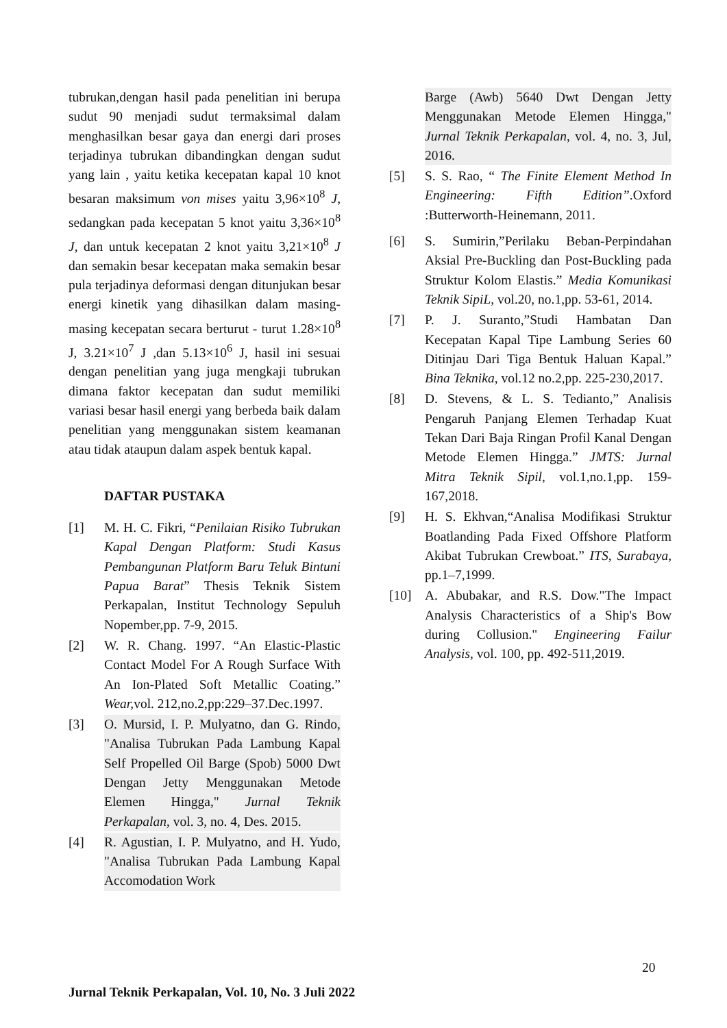tubrukan,dengan hasil pada penelitian ini berupa sudut 90 menjadi sudut termaksimal dalam menghasilkan besar gaya dan energi dari proses terjadinya tubrukan dibandingkan dengan sudut yang lain , yaitu ketika kecepatan kapal 10 knot besaran maksimum von mises yaitu 3,96×10<sup>8</sup> J, sedangkan pada kecepatan 5 knot yaitu 3,36×10<sup>8</sup> J, dan untuk kecepatan 2 knot yaitu 3,21×10<sup>8</sup> J dan semakin besar kecepatan maka semakin besar pula terjadinya deformasi dengan ditunjukan besar energi kinetik yang dihasilkan dalam masing-masing kecepatan secara berturut - turut 1.28×10<sup>8</sup> J, 3.21×10<sup>7</sup> J ,dan 5.13×10<sup>6</sup> J, hasil ini sesuai dengan penelitian yang juga mengkaji tubrukan dimana faktor kecepatan dan sudut memiliki variasi besar hasil energi yang berbeda baik dalam penelitian yang menggunakan sistem keamanan atau tidak ataupun dalam aspek bentuk kapal.
DAFTAR PUSTAKA
[1] M. H. C. Fikri, “Penilaian Risiko Tubrukan Kapal Dengan Platform: Studi Kasus Pembangunan Platform Baru Teluk Bintuni Papua Barat” Thesis Teknik Sistem Perkapalan, Institut Technology Sepuluh Nopember,pp. 7-9, 2015.
[2] W. R. Chang. 1997. “An Elastic-Plastic Contact Model For A Rough Surface With An Ion-Plated Soft Metallic Coating.” Wear, vol. 212,no.2,pp:229–37.Dec.1997.
[3] O. Mursid, I. P. Mulyatno, dan G. Rindo, "Analisa Tubrukan Pada Lambung Kapal Self Propelled Oil Barge (Spob) 5000 Dwt Dengan Jetty Menggunakan Metode Elemen Hingga," Jurnal Teknik Perkapalan, vol. 3, no. 4, Des. 2015.
[4] R. Agustian, I. P. Mulyatno, and H. Yudo, "Analisa Tubrukan Pada Lambung Kapal Accomodation Work
Barge (Awb) 5640 Dwt Dengan Jetty Menggunakan Metode Elemen Hingga," Jurnal Teknik Perkapalan, vol. 4, no. 3, Jul, 2016.
[5] S. S. Rao, “ The Finite Element Method In Engineering: Fifth Edition”.Oxford :Butterworth-Heinemann, 2011.
[6] S. Sumirin,”Perilaku Beban-Perpindahan Aksial Pre-Buckling dan Post-Buckling pada Struktur Kolom Elastis.” Media Komunikasi Teknik SipiL, vol.20, no.1,pp. 53-61, 2014.
[7] P. J. Suranto,”Studi Hambatan Dan Kecepatan Kapal Tipe Lambung Series 60 Ditinjau Dari Tiga Bentuk Haluan Kapal.” Bina Teknika, vol.12 no.2,pp. 225-230,2017.
[8] D. Stevens, & L. S. Tedianto,” Analisis Pengaruh Panjang Elemen Terhadap Kuat Tekan Dari Baja Ringan Profil Kanal Dengan Metode Elemen Hingga.” JMTS: Jurnal Mitra Teknik Sipil, vol.1,no.1,pp. 159-167,2018.
[9] H. S. Ekhvan,“Analisa Modifikasi Struktur Boatlanding Pada Fixed Offshore Platform Akibat Tubrukan Crewboat.” ITS, Surabaya, pp.1–7,1999.
[10] A. Abubakar, and R.S. Dow."The Impact Analysis Characteristics of a Ship's Bow during Collusion." Engineering Failur Analysis, vol. 100, pp. 492-511,2019.
20
Jurnal Teknik Perkapalan, Vol. 10, No. 3 Juli 2022